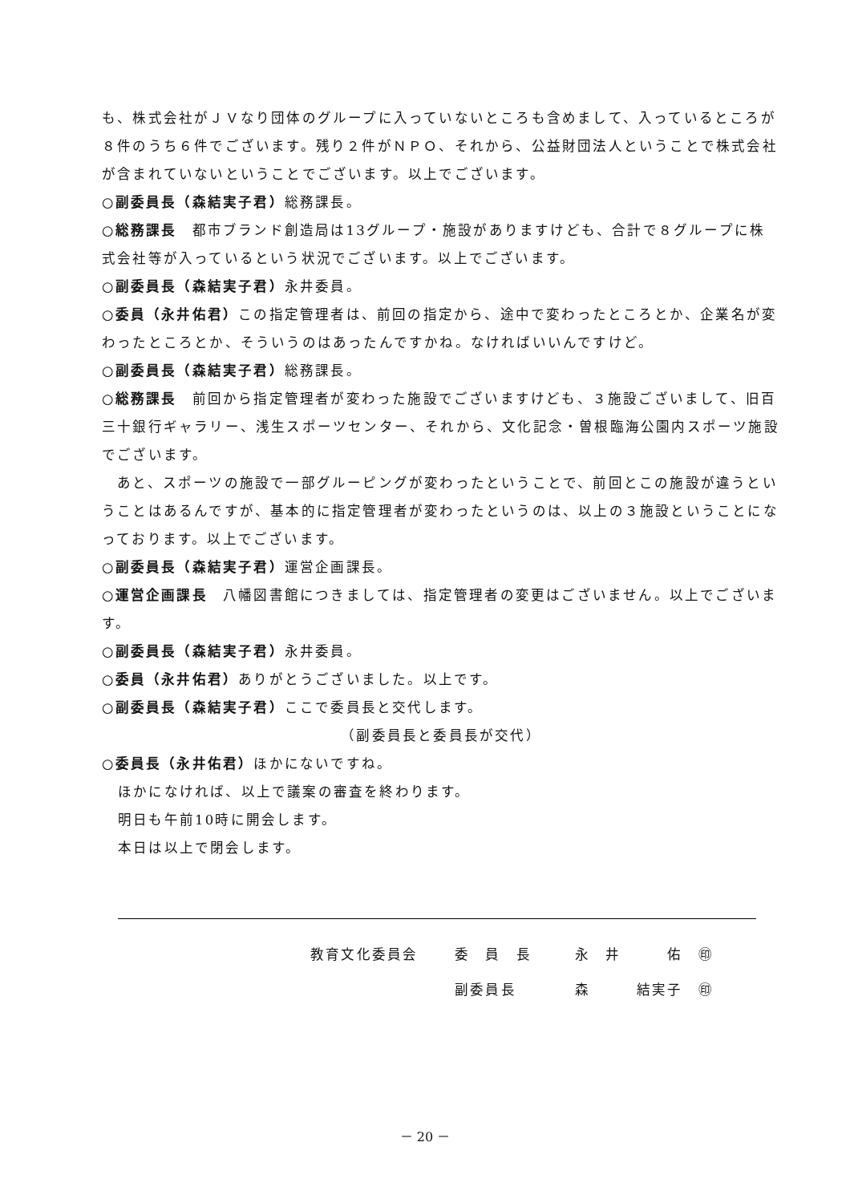も、株式会社がＪＶなり団体のグループに入っていないところも含めまして、入っているところが８件のうち６件でございます。残り２件がＮＰＯ、それから、公益財団法人ということで株式会社が含まれていないということでございます。以上でございます。
○副委員長（森結実子君）総務課長。
○総務課長　都市ブランド創造局は13グループ・施設がありますけども、合計で８グループに株式会社等が入っているという状況でございます。以上でございます。
○副委員長（森結実子君）永井委員。
○委員（永井佑君）この指定管理者は、前回の指定から、途中で変わったところとか、企業名が変わったところとか、そういうのはあったんですかね。なければいいんですけど。
○副委員長（森結実子君）総務課長。
○総務課長　前回から指定管理者が変わった施設でございますけども、３施設ございまして、旧百三十銀行ギャラリー、浅生スポーツセンター、それから、文化記念・曽根臨海公園内スポーツ施設でございます。
　あと、スポーツの施設で一部グルーピングが変わったということで、前回とこの施設が違うということはあるんですが、基本的に指定管理者が変わったというのは、以上の３施設ということになっております。以上でございます。
○副委員長（森結実子君）運営企画課長。
○運営企画課長　八幡図書館につきましては、指定管理者の変更はございません。以上でございます。
○副委員長（森結実子君）永井委員。
○委員（永井佑君）ありがとうございました。以上です。
○副委員長（森結実子君）ここで委員長と交代します。
（副委員長と委員長が交代）
○委員長（永井佑君）ほかにないですね。
ほかになければ、以上で議案の審査を終わります。
明日も午前10時に開会します。
本日は以上で閉会します。
| 教育文化委員会 | 委 員 長 | 永 井 佑 ㊞ |
| | 副委員長 | 森 結実子 ㊞ |
－ 20 －